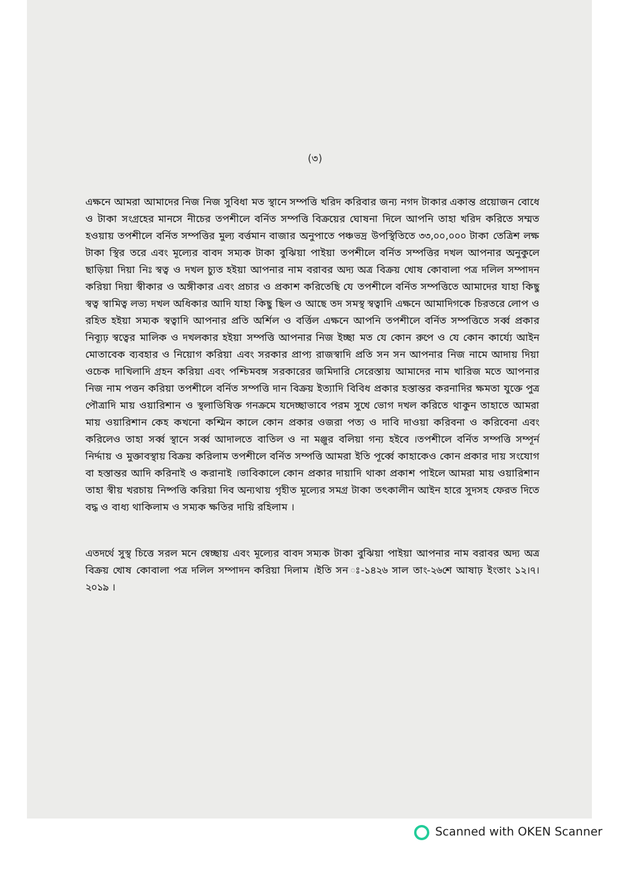(৩)
এক্ষনে আমরা আমাদের নিজ নিজ সুবিধা মত স্থানে সম্পত্তি খরিদ করিবার জন্য নগদ টাকার একান্ত প্রয়োজন বোধে ও টাকা সংগ্রহের মানসে নীচের তপশীলে বর্নিত সম্পত্তি বিক্রয়ের ঘোষনা দিলে আপনি তাহা খরিদ করিতে সম্মত হওয়ায় তপশীলে বর্নিত সম্পত্তির মুল্য বর্ত্তমান বাজার অনুপাতে পঞ্চভদ্র উপস্থিতিতে ৩৩,০০,০০০ টাকা তেত্রিশ লক্ষ টাকা স্থির তরে এবং মূল্যের বাবদ সম্যক টাকা বুঝিয়া পাইয়া তপশীলে বর্নিত সম্পত্তির দখল আপনার অনুকুলে ছাড়িয়া দিয়া নিঃ স্বত্ব ও দখল চ্যুত হইয়া আপনার নাম বরাবর অদ্য অত্র বিক্রয় খোষ কোবালা পত্র দলিল সম্পাদন করিয়া দিয়া স্বীকার ও অঙ্গীকার এবং প্রচার ও প্রকাশ করিতেছি যে তপশীলে বর্নিত সম্পত্তিতে আমাদের যাহা কিছু স্বত্ব স্বামিত্ব লভ্য দখল অধিকার আদি যাহা কিছু ছিল ও আছে তদ সমস্থ স্বত্বাদি এক্ষনে আমাদিগকে চিরতরে লোপ ও রহিত হইয়া সম্যক স্বত্বাদি আপনার প্রতি অর্শিল ও বর্ত্তিল এক্ষনে আপনি তপশীলে বর্নিত সম্পত্তিতে সর্ব্ব প্রকার নিব্যূঢ় স্বত্বের মালিক ও দখলকার হইয়া সম্পত্তি আপনার নিজ ইচ্ছা মত যে কোন রুপে ও যে কোন কার্য্যে আইন মোতাবেক ব্যবহার ও নিয়োগ করিয়া এবং সরকার প্রাপ্য রাজস্বাদি প্রতি সন সন আপনার নিজ নামে আদায় দিয়া ওচেক দাখিলাদি গ্রহন করিয়া এবং পশ্চিমবঙ্গ সরকারের জমিদারি সেরেস্তায় আমাদের নাম খারিজ মতে আপনার নিজ নাম পত্তন করিয়া তপশীলে বর্নিত সম্পত্তি দান বিক্রয় ইত্যাদি বিবিধ প্রকার হস্তান্তর করনাদির ক্ষমতা যুক্তে পুত্র পৌত্রাদি মায় ওয়ারিশান ও স্থলাভিষিক্ত গনক্রমে যদেচ্ছাভাবে পরম সুখে ভোগ দখল করিতে থাকুন তাহাতে আমরা মায় ওয়ারিশান কেহ কখনো কশ্মিন কালে কোন প্রকার ওজরা পত্য ও দাবি দাওয়া করিবনা ও করিবেনা এবং করিলেও তাহা সর্ব্ব স্থানে সর্ব্ব আদালতে বাতিল ও না মঞ্জুর বলিয়া গন্য হইবে ।তপশীলে বর্নিত সম্পত্তি সম্পূর্ন নির্দ্দায় ও মুক্তাবস্থায় বিক্রয় করিলাম তপশীলে বর্নিত সম্পত্তি আমরা ইতি পূর্ব্বে কাহাকেও কোন প্রকার দায় সংযোগ বা হস্তান্তর আদি করিনাই ও করানাই ।ভাবিকালে কোন প্রকার দায়াদি থাকা প্রকাশ পাইলে আমরা মায় ওয়ারিশান তাহা স্বীয় খরচায় নিষ্পত্তি করিয়া দিব অন্যথায় গৃহীত মূল্যের সমগ্র টাকা তৎকালীন আইন হারে সুদসহ ফেরত দিতে বদ্ধ ও বাধ্য থাকিলাম ও সম্যক ক্ষতির দায়ি রহিলাম ।
এতদর্থে সুস্থ চিত্তে সরল মনে স্বেচ্ছায় এবং মূল্যের বাবদ সম্যক টাকা বুঝিয়া পাইয়া আপনার নাম বরাবর অদ্য অত্র বিক্রয় খোষ কোবালা পত্র দলিল সম্পাদন করিয়া দিলাম ।ইতি সন ঃ-১৪২৬ সাল তাং-২৬শে আষাঢ় ইংতাং ১২।৭।২০১৯ ।
Scanned with OKEN Scanner